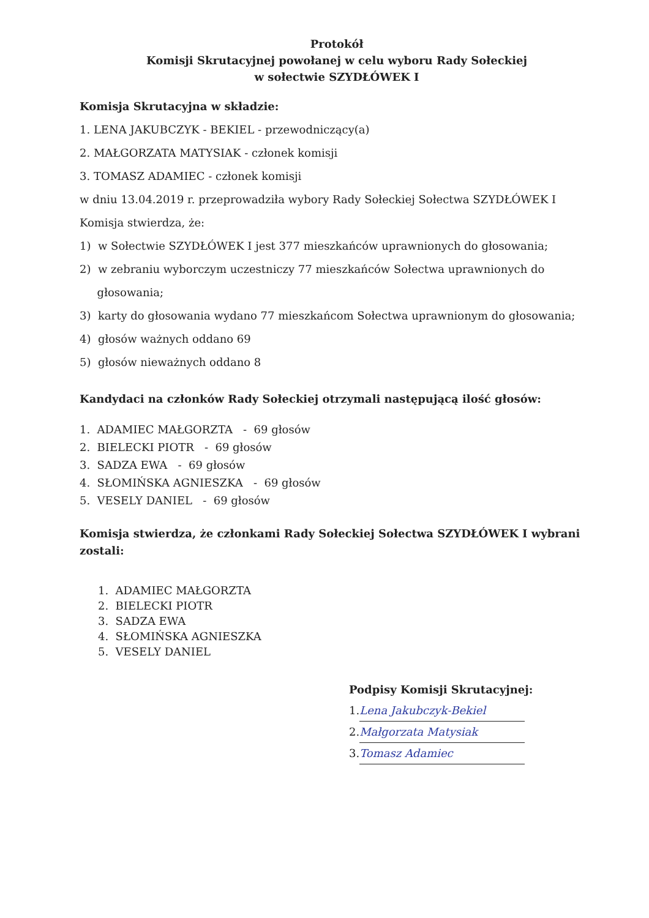Protokół
Komisji Skrutacyjnej powołanej w celu wyboru Rady Sołeckiej
w sołectwie SZYDŁÓWEK I
Komisja Skrutacyjna w składzie:
1. LENA JAKUBCZYK - BEKIEL - przewodniczący(a)
2. MAŁGORZATA MATYSIAK - członek komisji
3. TOMASZ ADAMIEC - członek komisji
w dniu 13.04.2019 r. przeprowadziła wybory Rady Sołeckiej Sołectwa SZYDŁÓWEK I
Komisja stwierdza, że:
1) w Sołectwie SZYDŁÓWEK I jest 377 mieszkańców uprawnionych do głosowania;
2) w zebraniu wyborczym uczestniczy 77 mieszkańców Sołectwa uprawnionych do
głosowania;
3) karty do głosowania wydano 77 mieszkańcom Sołectwa uprawnionym do głosowania;
4) głosów ważnych oddano 69
5) głosów nieważnych oddano 8
Kandydaci na członków Rady Sołeckiej otrzymali następującą ilość głosów:
1. ADAMIEC MAŁGORZTA - 69 głosów
2. BIELECKI PIOTR - 69 głosów
3. SADZA EWA - 69 głosów
4. SŁOMIŃSKA AGNIESZKA - 69 głosów
5. VESELY DANIEL - 69 głosów
Komisja stwierdza, że członkami Rady Sołeckiej Sołectwa SZYDŁÓWEK I wybrani zostali:
1. ADAMIEC MAŁGORZTA
2. BIELECKI PIOTR
3. SADZA EWA
4. SŁOMIŃSKA AGNIESZKA
5. VESELY DANIEL
Podpisy Komisji Skrutacyjnej:
1. Lena Jakubczyk-Bekiel
2. Małgorzata Matysiak
3. Tomasz Adamiec